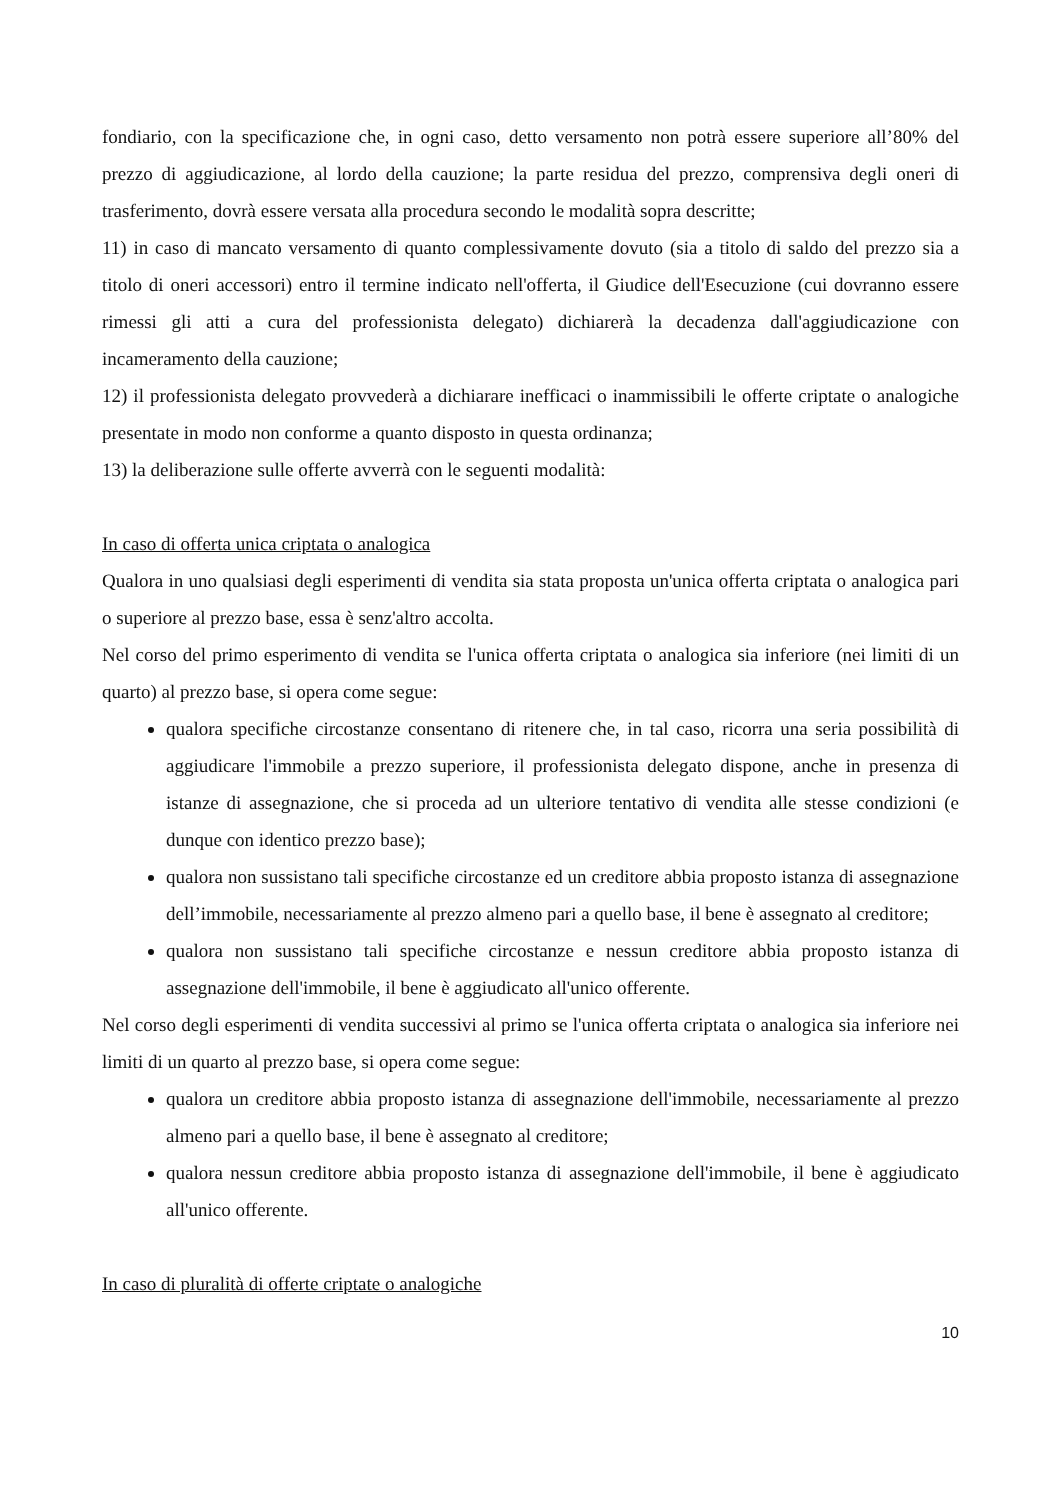fondiario, con la specificazione che, in ogni caso, detto versamento non potrà essere superiore all’80% del prezzo di aggiudicazione, al lordo della cauzione; la parte residua del prezzo, comprensiva degli oneri di trasferimento, dovrà essere versata alla procedura secondo le modalità sopra descritte;
11) in caso di mancato versamento di quanto complessivamente dovuto (sia a titolo di saldo del prezzo sia a titolo di oneri accessori) entro il termine indicato nell'offerta, il Giudice dell'Esecuzione (cui dovranno essere rimessi gli atti a cura del professionista delegato) dichiarerà la decadenza dall'aggiudicazione con incameramento della cauzione;
12) il professionista delegato provvederà a dichiarare inefficaci o inammissibili le offerte criptate o analogiche presentate in modo non conforme a quanto disposto in questa ordinanza;
13) la deliberazione sulle offerte avverrà con le seguenti modalità:
In caso di offerta unica criptata o analogica
Qualora in uno qualsiasi degli esperimenti di vendita sia stata proposta un'unica offerta criptata o analogica pari o superiore al prezzo base, essa è senz'altro accolta.
Nel corso del primo esperimento di vendita se l'unica offerta criptata o analogica sia inferiore (nei limiti di un quarto) al prezzo base, si opera come segue:
qualora specifiche circostanze consentano di ritenere che, in tal caso, ricorra una seria possibilità di aggiudicare l'immobile a prezzo superiore, il professionista delegato dispone, anche in presenza di istanze di assegnazione, che si proceda ad un ulteriore tentativo di vendita alle stesse condizioni (e dunque con identico prezzo base);
qualora non sussistano tali specifiche circostanze ed un creditore abbia proposto istanza di assegnazione dell’immobile, necessariamente al prezzo almeno pari a quello base, il bene è assegnato al creditore;
qualora non sussistano tali specifiche circostanze e nessun creditore abbia proposto istanza di assegnazione dell'immobile, il bene è aggiudicato all'unico offerente.
Nel corso degli esperimenti di vendita successivi al primo se l'unica offerta criptata o analogica sia inferiore nei limiti di un quarto al prezzo base, si opera come segue:
qualora un creditore abbia proposto istanza di assegnazione dell'immobile, necessariamente al prezzo almeno pari a quello base, il bene è assegnato al creditore;
qualora nessun creditore abbia proposto istanza di assegnazione dell'immobile, il bene è aggiudicato all'unico offerente.
In caso di pluralità di offerte criptate o analogiche
10